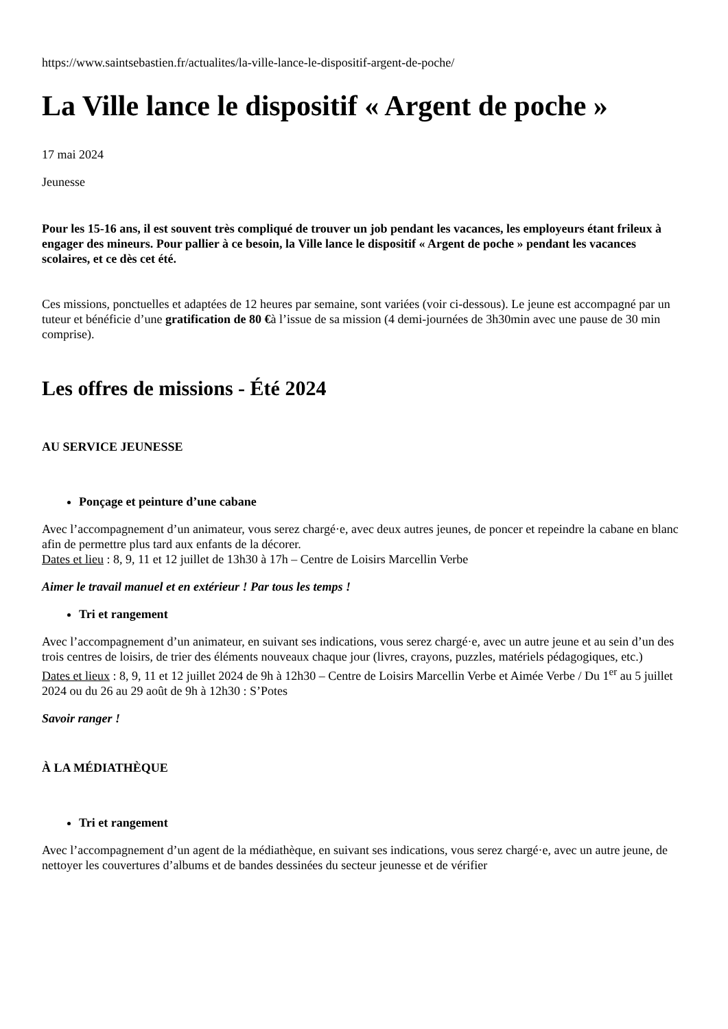https://www.saintsebastien.fr/actualites/la-ville-lance-le-dispositif-argent-de-poche/
La Ville lance le dispositif « Argent de poche »
17 mai 2024
Jeunesse
Pour les 15-16 ans, il est souvent très compliqué de trouver un job pendant les vacances, les employeurs étant frileux à engager des mineurs. Pour pallier à ce besoin, la Ville lance le dispositif « Argent de poche » pendant les vacances scolaires, et ce dès cet été.
Ces missions, ponctuelles et adaptées de 12 heures par semaine, sont variées (voir ci-dessous). Le jeune est accompagné par un tuteur et bénéficie d’une gratification de 80 €à l’issue de sa mission (4 demi-journées de 3h30min avec une pause de 30 min comprise).
Les offres de missions - Été 2024
AU SERVICE JEUNESSE
Ponçage et peinture d’une cabane
Avec l’accompagnement d’un animateur, vous serez chargé·e, avec deux autres jeunes, de poncer et repeindre la cabane en blanc afin de permettre plus tard aux enfants de la décorer.
Dates et lieu : 8, 9, 11 et 12 juillet de 13h30 à 17h – Centre de Loisirs Marcellin Verbe
Aimer le travail manuel et en extérieur ! Par tous les temps !
Tri et rangement
Avec l’accompagnement d’un animateur, en suivant ses indications, vous serez chargé·e, avec un autre jeune et au sein d’un des trois centres de loisirs, de trier des éléments nouveaux chaque jour (livres, crayons, puzzles, matériels pédagogiques, etc.)
Dates et lieux : 8, 9, 11 et 12 juillet 2024 de 9h à 12h30 – Centre de Loisirs Marcellin Verbe et Aimée Verbe / Du 1<sup>er</sup> au 5 juillet 2024 ou du 26 au 29 août de 9h à 12h30 : S’Potes
Savoir ranger !
À LA MÉDIATHÈQUE
Tri et rangement
Avec l’accompagnement d’un agent de la médiathèque, en suivant ses indications, vous serez chargé·e, avec un autre jeune, de nettoyer les couvertures d’albums et de bandes dessinées du secteur jeunesse et de vérifier